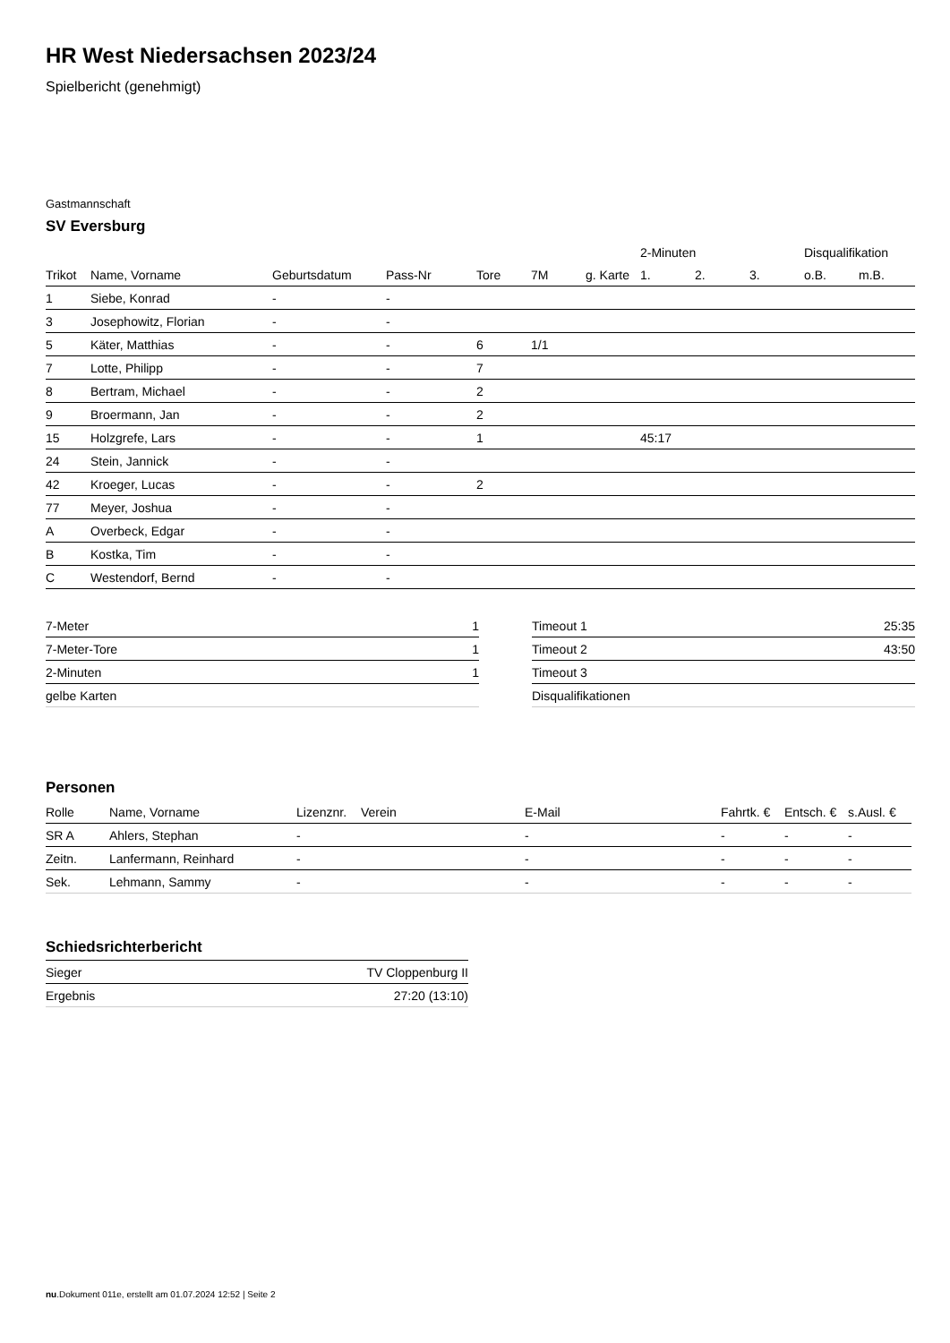HR West Niedersachsen 2023/24
Spielbericht (genehmigt)
Gastmannschaft
SV Eversburg
| | | | | | | | 2-Minuten | | | Disqualifikation | |
| --- | --- | --- | --- | --- | --- | --- | --- | --- | --- | --- | --- |
| Trikot | Name, Vorname | Geburtsdatum | Pass-Nr | Tore | 7M | g. Karte | 1. | 2. | 3. | o.B. | m.B. |
| 1 | Siebe, Konrad | - | - | | | | | | | | |
| 3 | Josephowitz, Florian | - | - | | | | | | | | |
| 5 | Käter, Matthias | - | - | 6 | 1/1 | | | | | | |
| 7 | Lotte, Philipp | - | - | 7 | | | | | | | |
| 8 | Bertram, Michael | - | - | 2 | | | | | | | |
| 9 | Broermann, Jan | - | - | 2 | | | | | | | |
| 15 | Holzgrefe, Lars | - | - | 1 | | | 45:17 | | | | |
| 24 | Stein, Jannick | - | - | | | | | | | | |
| 42 | Kroeger, Lucas | - | - | 2 | | | | | | | |
| 77 | Meyer, Joshua | - | - | | | | | | | | |
| A | Overbeck, Edgar | - | - | | | | | | | | |
| B | Kostka, Tim | - | - | | | | | | | | |
| C | Westendorf, Bernd | - | - | | | | | | | | |
| 7-Meter | 1 |
| 7-Meter-Tore | 1 |
| 2-Minuten | 1 |
| gelbe Karten | |
| Timeout 1 | 25:35 |
| Timeout 2 | 43:50 |
| Timeout 3 | |
| Disqualifikationen | |
Personen
| Rolle | Name, Vorname | Lizenznr. | Verein | E-Mail | Fahrtk. € | Entsch. € | s.Ausl. € |
| --- | --- | --- | --- | --- | --- | --- | --- |
| SR A | Ahlers, Stephan | - | | - | - | - | - |
| Zeitn. | Lanfermann, Reinhard | - | | - | - | - | - |
| Sek. | Lehmann, Sammy | - | | - | - | - | - |
Schiedsrichterbericht
| Sieger | TV Cloppenburg II |
| Ergebnis | 27:20 (13:10) |
nu.Dokument 011e, erstellt am 01.07.2024 12:52 | Seite 2